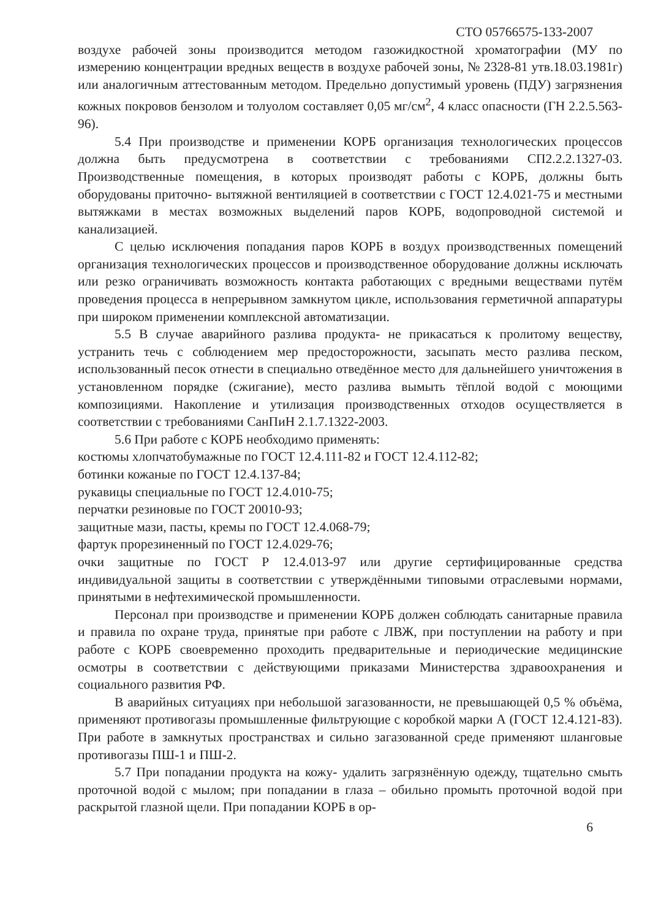СТО 05766575-133-2007
воздухе рабочей зоны производится методом газожидкостной хроматографии (МУ по измерению концентрации вредных веществ в воздухе рабочей зоны, № 2328-81 утв.18.03.1981г) или аналогичным аттестованным методом. Предельно допустимый уровень (ПДУ) загрязнения кожных покровов бензолом и толуолом составляет 0,05 мг/см<sup>2</sup>, 4 класс опасности (ГН 2.2.5.563-96).
5.4 При производстве и применении КОРБ организация технологических процессов должна быть предусмотрена в соответствии с требованиями СП2.2.2.1327-03. Производственные помещения, в которых производят работы с КОРБ, должны быть оборудованы приточно- вытяжной вентиляцией в соответствии с ГОСТ 12.4.021-75 и местными вытяжками в местах возможных выделений паров КОРБ, водопроводной системой и канализацией.
С целью исключения попадания паров КОРБ в воздух производственных помещений организация технологических процессов и производственное оборудование должны исключать или резко ограничивать возможность контакта работающих с вредными веществами путём проведения процесса в непрерывном замкнутом цикле, использования герметичной аппаратуры при широком применении комплексной автоматизации.
5.5 В случае аварийного разлива продукта- не прикасаться к пролитому веществу, устранить течь с соблюдением мер предосторожности, засыпать место разлива песком, использованный песок отнести в специально отведённое место для дальнейшего уничтожения в установленном порядке (сжигание), место разлива вымыть тёплой водой с моющими композициями. Накопление и утилизация производственных отходов осуществляется в соответствии с требованиями СанПиН 2.1.7.1322-2003.
5.6 При работе с КОРБ необходимо применять:
костюмы хлопчатобумажные по ГОСТ 12.4.111-82 и ГОСТ 12.4.112-82;
ботинки кожаные по ГОСТ 12.4.137-84;
рукавицы специальные по ГОСТ 12.4.010-75;
перчатки резиновые по ГОСТ 20010-93;
защитные мази, пасты, кремы по ГОСТ 12.4.068-79;
фартук прорезиненный по ГОСТ 12.4.029-76;
очки защитные по ГОСТ Р 12.4.013-97 или другие сертифицированные средства индивидуальной защиты в соответствии с утверждёнными типовыми отраслевыми нормами, принятыми в нефтехимической промышленности.
Персонал при производстве и применении КОРБ должен соблюдать санитарные правила и правила по охране труда, принятые при работе с ЛВЖ, при поступлении на работу и при работе с КОРБ своевременно проходить предварительные и периодические медицинские осмотры в соответствии с действующими приказами Министерства здравоохранения и социального развития РФ.
В аварийных ситуациях при небольшой загазованности, не превышающей 0,5 % объёма, применяют противогазы промышленные фильтрующие с коробкой марки А (ГОСТ 12.4.121-83). При работе в замкнутых пространствах и сильно загазованной среде применяют шланговые противогазы ПШ-1 и ПШ-2.
5.7 При попадании продукта на кожу- удалить загрязнённую одежду, тщательно смыть проточной водой с мылом; при попадании в глаза – обильно промыть проточной водой при раскрытой глазной щели. При попадании КОРБ в ор-
6